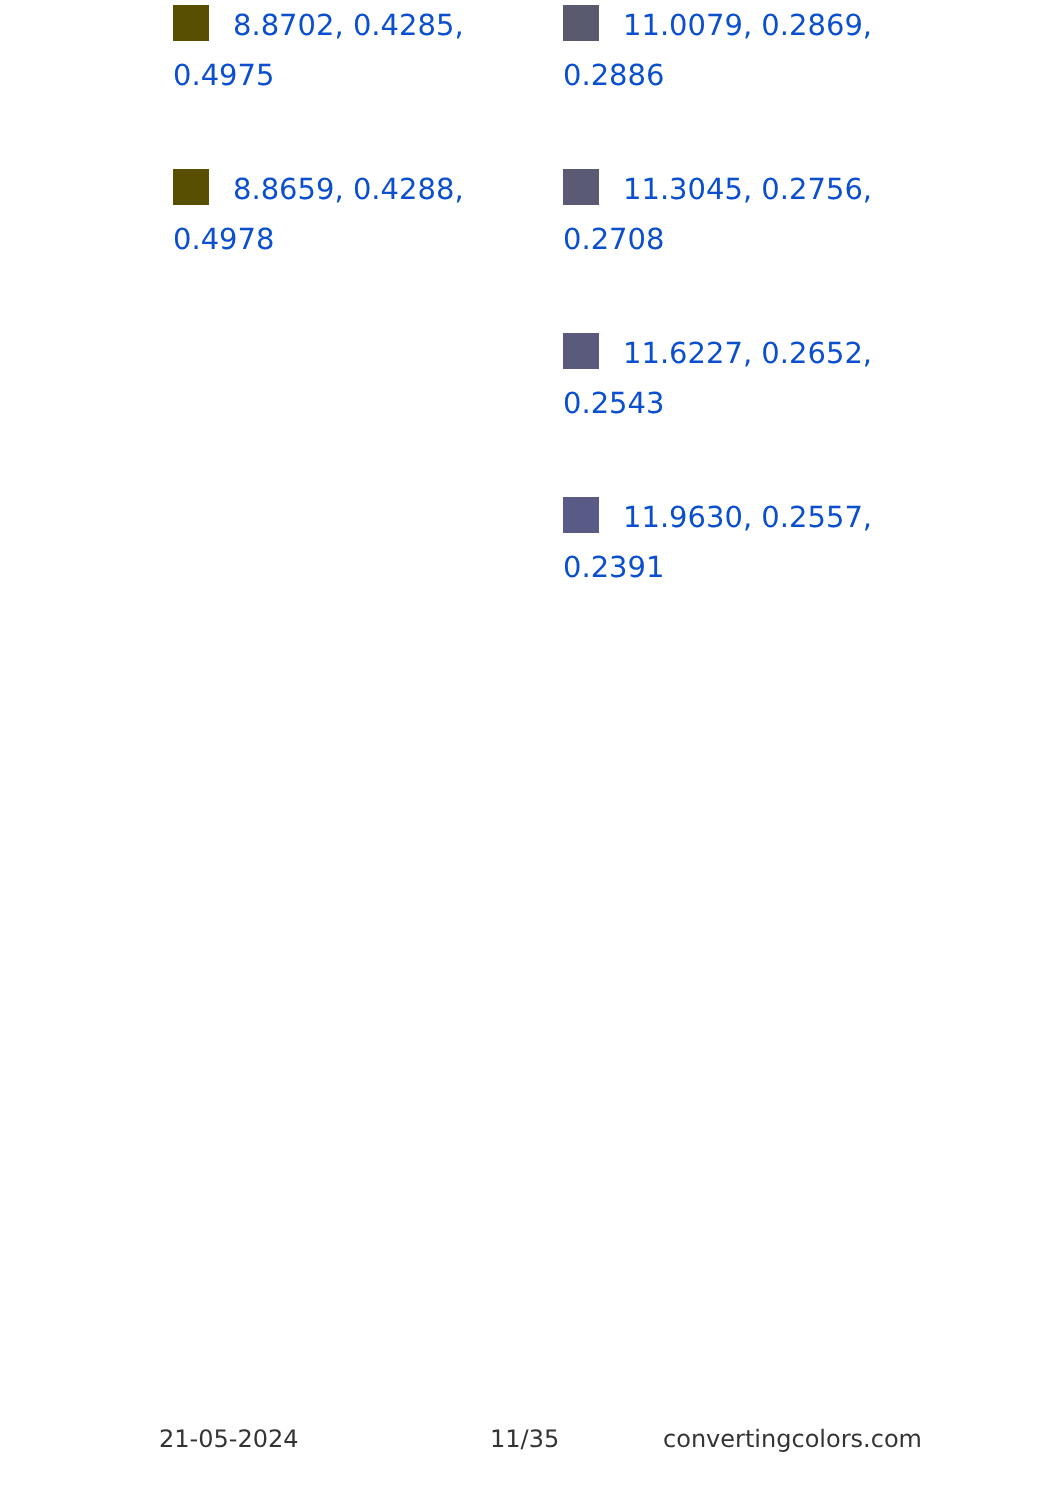8.8702, 0.4285, 0.4975
8.8659, 0.4288, 0.4978
11.0079, 0.2869, 0.2886
11.3045, 0.2756, 0.2708
11.6227, 0.2652, 0.2543
11.9630, 0.2557, 0.2391
21-05-2024 11/35 convertingcolors.com